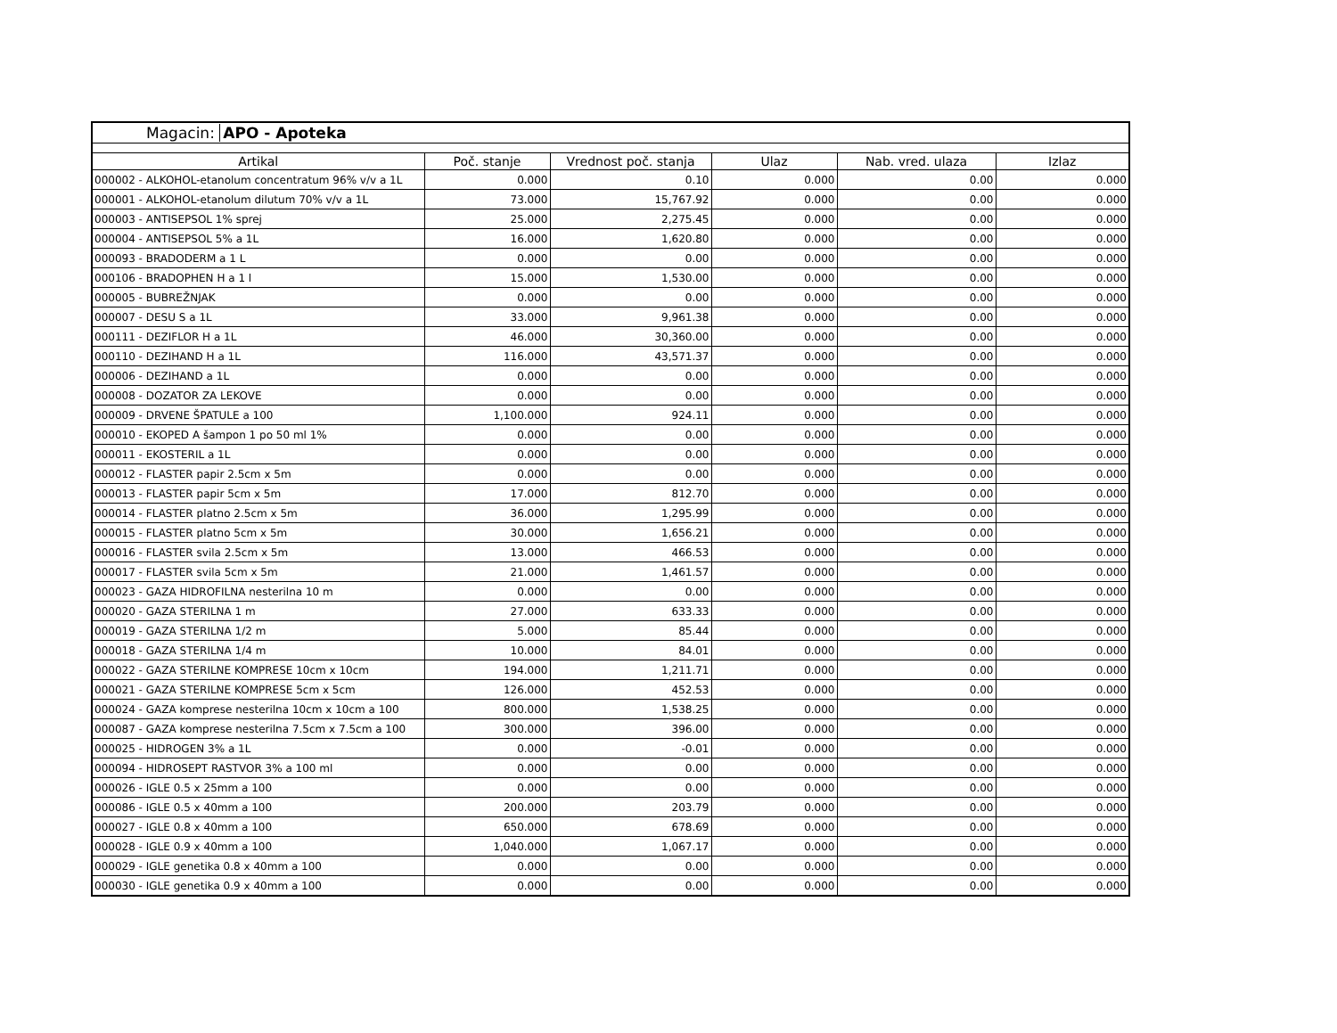Magacin: APO - Apoteka
| Artikal | Poč. stanje | Vrednost poč. stanja | Ulaz | Nab. vred. ulaza | Izlaz |
| --- | --- | --- | --- | --- | --- |
| 000002 - ALKOHOL-etanolum concentratum 96% v/v a 1L | 0.000 | 0.10 | 0.000 | 0.00 | 0.000 |
| 000001 - ALKOHOL-etanolum dilutum 70% v/v a 1L | 73.000 | 15,767.92 | 0.000 | 0.00 | 0.000 |
| 000003 - ANTISEPSOL 1% sprej | 25.000 | 2,275.45 | 0.000 | 0.00 | 0.000 |
| 000004 - ANTISEPSOL 5% a 1L | 16.000 | 1,620.80 | 0.000 | 0.00 | 0.000 |
| 000093 - BRADODERM a 1 L | 0.000 | 0.00 | 0.000 | 0.00 | 0.000 |
| 000106 - BRADOPHEN H a 1 l | 15.000 | 1,530.00 | 0.000 | 0.00 | 0.000 |
| 000005 - BUBREŽNJAK | 0.000 | 0.00 | 0.000 | 0.00 | 0.000 |
| 000007 - DESU S a 1L | 33.000 | 9,961.38 | 0.000 | 0.00 | 0.000 |
| 000111 - DEZIFLOR H a 1L | 46.000 | 30,360.00 | 0.000 | 0.00 | 0.000 |
| 000110 - DEZIHAND H a 1L | 116.000 | 43,571.37 | 0.000 | 0.00 | 0.000 |
| 000006 - DEZIHAND a 1L | 0.000 | 0.00 | 0.000 | 0.00 | 0.000 |
| 000008 - DOZATOR ZA LEKOVE | 0.000 | 0.00 | 0.000 | 0.00 | 0.000 |
| 000009 - DRVENE ŠPATULE a 100 | 1,100.000 | 924.11 | 0.000 | 0.00 | 0.000 |
| 000010 - EKOPED A šampon 1 po 50 ml 1% | 0.000 | 0.00 | 0.000 | 0.00 | 0.000 |
| 000011 - EKOSTERIL a 1L | 0.000 | 0.00 | 0.000 | 0.00 | 0.000 |
| 000012 - FLASTER papir 2.5cm x 5m | 0.000 | 0.00 | 0.000 | 0.00 | 0.000 |
| 000013 - FLASTER papir 5cm x 5m | 17.000 | 812.70 | 0.000 | 0.00 | 0.000 |
| 000014 - FLASTER platno 2.5cm x 5m | 36.000 | 1,295.99 | 0.000 | 0.00 | 0.000 |
| 000015 - FLASTER platno 5cm x 5m | 30.000 | 1,656.21 | 0.000 | 0.00 | 0.000 |
| 000016 - FLASTER svila 2.5cm x 5m | 13.000 | 466.53 | 0.000 | 0.00 | 0.000 |
| 000017 - FLASTER svila 5cm x 5m | 21.000 | 1,461.57 | 0.000 | 0.00 | 0.000 |
| 000023 - GAZA HIDROFILNA nesterilna 10 m | 0.000 | 0.00 | 0.000 | 0.00 | 0.000 |
| 000020 - GAZA STERILNA 1 m | 27.000 | 633.33 | 0.000 | 0.00 | 0.000 |
| 000019 - GAZA STERILNA 1/2 m | 5.000 | 85.44 | 0.000 | 0.00 | 0.000 |
| 000018 - GAZA STERILNA 1/4 m | 10.000 | 84.01 | 0.000 | 0.00 | 0.000 |
| 000022 - GAZA STERILNE KOMPRESE 10cm x 10cm | 194.000 | 1,211.71 | 0.000 | 0.00 | 0.000 |
| 000021 - GAZA STERILNE KOMPRESE 5cm x 5cm | 126.000 | 452.53 | 0.000 | 0.00 | 0.000 |
| 000024 - GAZA komprese nesterilna 10cm x 10cm a 100 | 800.000 | 1,538.25 | 0.000 | 0.00 | 0.000 |
| 000087 - GAZA komprese nesterilna 7.5cm x 7.5cm a 100 | 300.000 | 396.00 | 0.000 | 0.00 | 0.000 |
| 000025 - HIDROGEN 3% a 1L | 0.000 | -0.01 | 0.000 | 0.00 | 0.000 |
| 000094 - HIDROSEPT RASTVOR 3% a 100 ml | 0.000 | 0.00 | 0.000 | 0.00 | 0.000 |
| 000026 - IGLE 0.5 x 25mm a 100 | 0.000 | 0.00 | 0.000 | 0.00 | 0.000 |
| 000086 - IGLE 0.5 x 40mm a 100 | 200.000 | 203.79 | 0.000 | 0.00 | 0.000 |
| 000027 - IGLE 0.8 x 40mm a 100 | 650.000 | 678.69 | 0.000 | 0.00 | 0.000 |
| 000028 - IGLE 0.9 x 40mm a 100 | 1,040.000 | 1,067.17 | 0.000 | 0.00 | 0.000 |
| 000029 - IGLE genetika 0.8 x 40mm a 100 | 0.000 | 0.00 | 0.000 | 0.00 | 0.000 |
| 000030 - IGLE genetika 0.9 x 40mm a 100 | 0.000 | 0.00 | 0.000 | 0.00 | 0.000 |